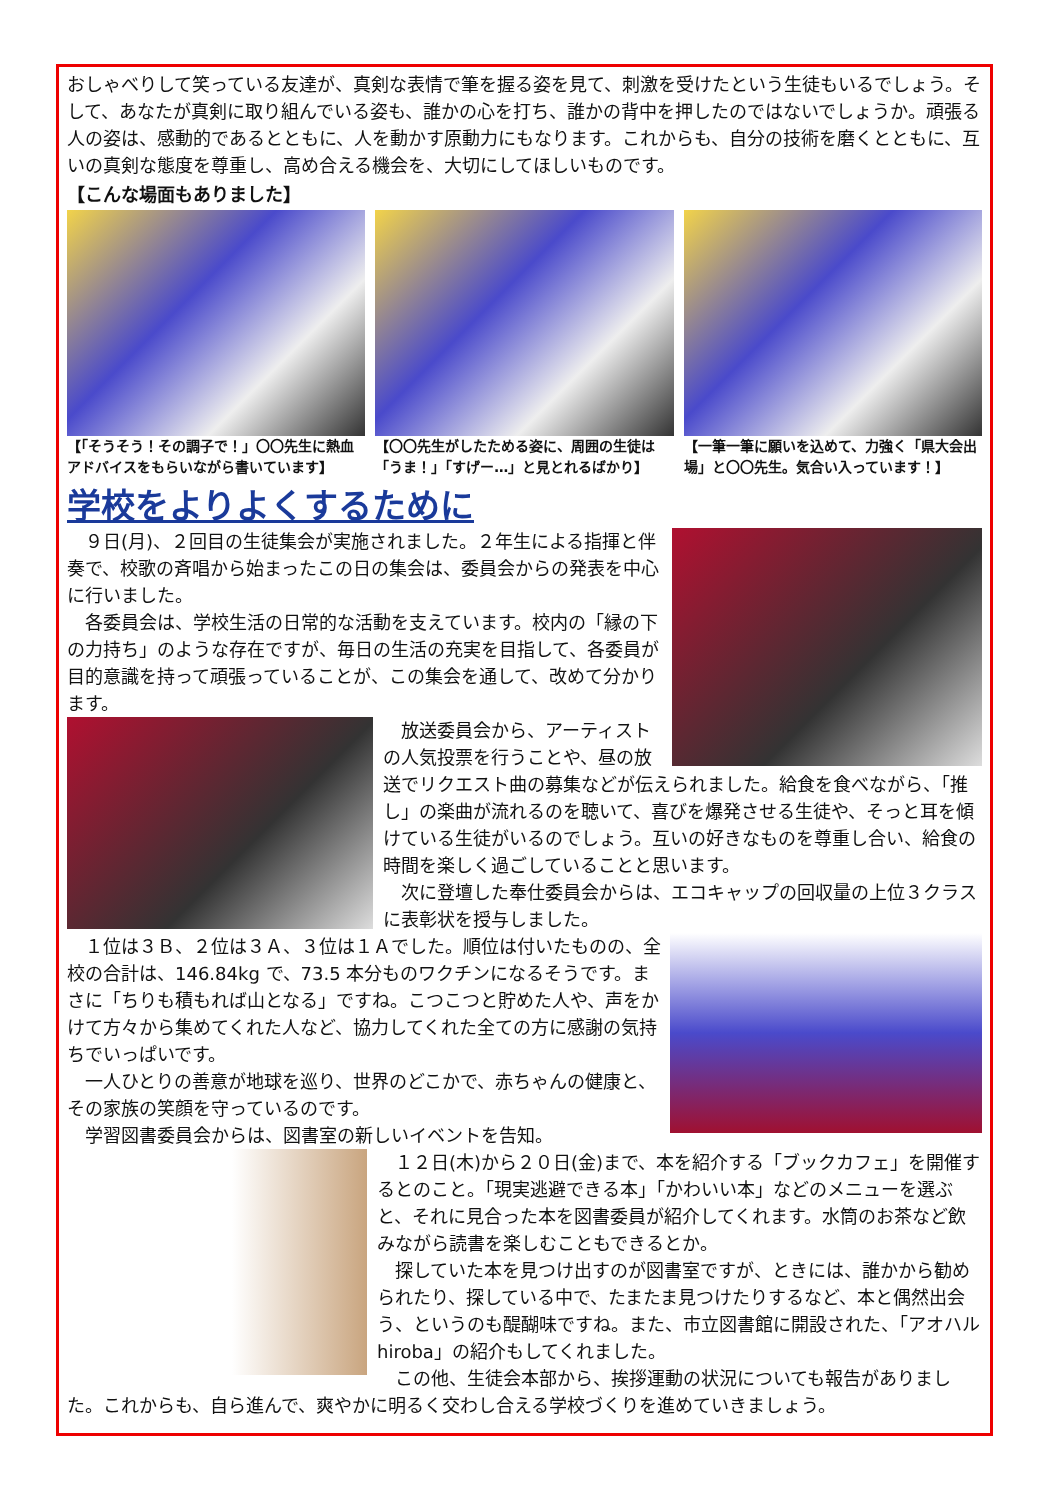おしゃべりして笑っている友達が、真剣な表情で筆を握る姿を見て、刺激を受けたという生徒もいるでしょう。そして、あなたが真剣に取り組んでいる姿も、誰かの心を打ち、誰かの背中を押したのではないでしょうか。頑張る人の姿は、感動的であるとともに、人を動かす原動力にもなります。これからも、自分の技術を磨くとともに、互いの真剣な態度を尊重し、高め合える機会を、大切にしてほしいものです。
【こんな場面もありました】
【「そうそう！その調子で！」〇〇先生に熱血アドバイスをもらいながら書いています】
【〇〇先生がしたためる姿に、周囲の生徒は「うま！」「すげー…」と見とれるばかり】
【一筆一筆に願いを込めて、力強く「県大会出場」と〇〇先生。気合い入っています！】
学校をよりよくするために
　９日(月)、２回目の生徒集会が実施されました。２年生による指揮と伴奏で、校歌の斉唱から始まったこの日の集会は、委員会からの発表を中心に行いました。
　各委員会は、学校生活の日常的な活動を支えています。校内の「縁の下の力持ち」のような存在ですが、毎日の生活の充実を目指して、各委員が目的意識を持って頑張っていることが、この集会を通して、改めて分かります。
　放送委員会から、アーティストの人気投票を行うことや、昼の放送でリクエスト曲の募集などが伝えられました。給食を食べながら、「推し」の楽曲が流れるのを聴いて、喜びを爆発させる生徒や、そっと耳を傾けている生徒がいるのでしょう。互いの好きなものを尊重し合い、給食の時間を楽しく過ごしていることと思います。
　次に登壇した奉仕委員会からは、エコキャップの回収量の上位３クラスに表彰状を授与しました。
　１位は３Ｂ、２位は３Ａ、３位は１Ａでした。順位は付いたものの、全校の合計は、146.84kg で、73.5 本分ものワクチンになるそうです。まさに「ちりも積もれば山となる」ですね。こつこつと貯めた人や、声をかけて方々から集めてくれた人など、協力してくれた全ての方に感謝の気持ちでいっぱいです。
　一人ひとりの善意が地球を巡り、世界のどこかで、赤ちゃんの健康と、その家族の笑顔を守っているのです。
　学習図書委員会からは、図書室の新しいイベントを告知。
　１２日(木)から２０日(金)まで、本を紹介する「ブックカフェ」を開催するとのこと。「現実逃避できる本」「かわいい本」などのメニューを選ぶと、それに見合った本を図書委員が紹介してくれます。水筒のお茶など飲みながら読書を楽しむこともできるとか。
　探していた本を見つけ出すのが図書室ですが、ときには、誰かから勧められたり、探している中で、たまたま見つけたりするなど、本と偶然出会う、というのも醍醐味ですね。また、市立図書館に開設された、「アオハル hiroba」の紹介もしてくれました。
　この他、生徒会本部から、挨拶運動の状況についても報告がありました。これからも、自ら進んで、爽やかに明るく交わし合える学校づくりを進めていきましょう。